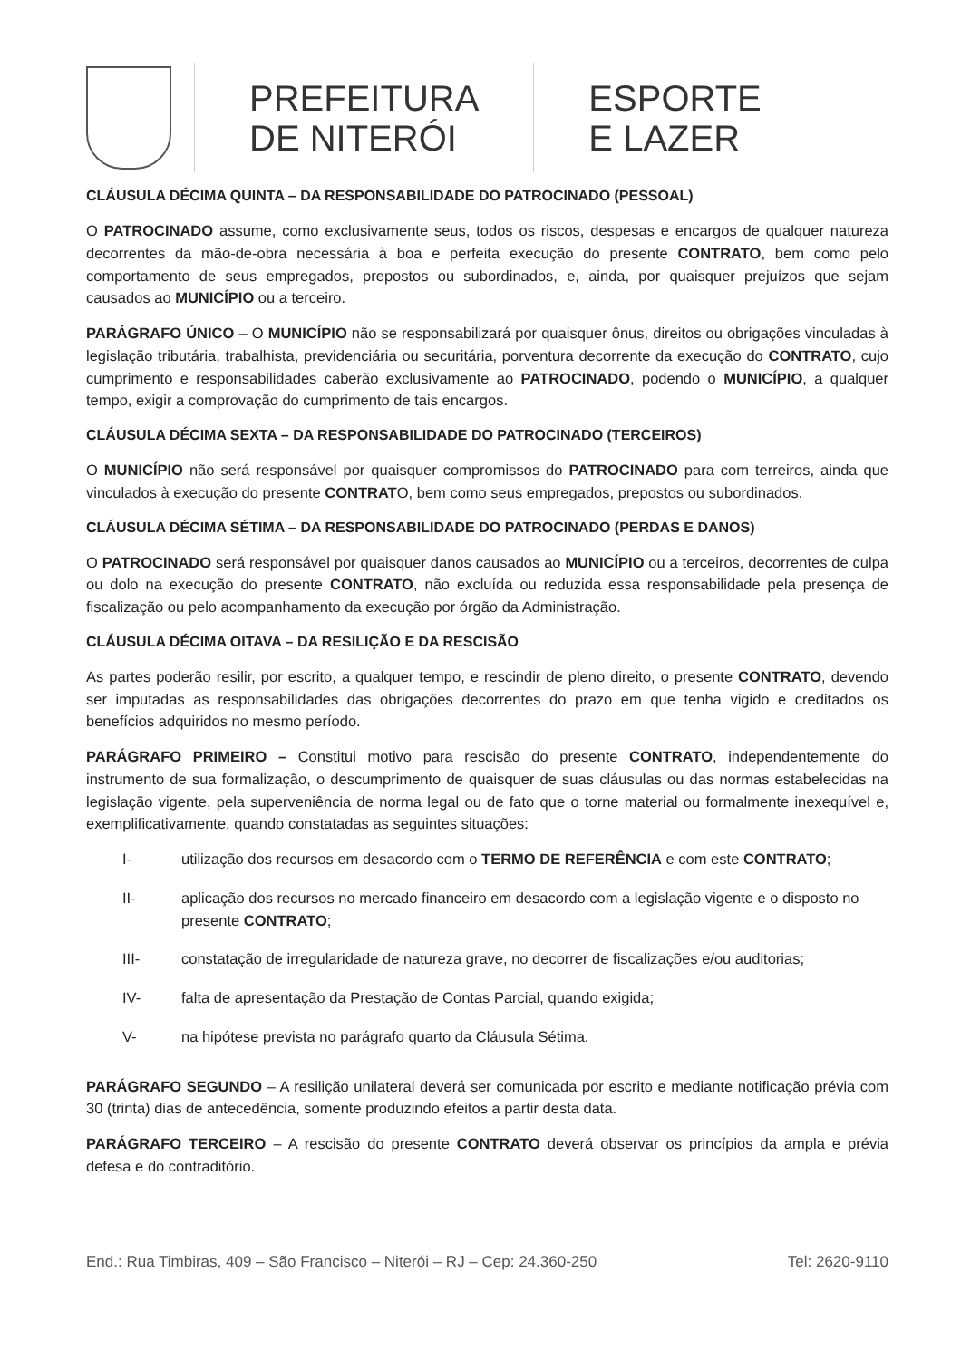PREFEITURA
DE NITERÓI
ESPORTE
E LAZER
CLÁUSULA DÉCIMA QUINTA – DA RESPONSABILIDADE DO PATROCINADO (PESSOAL)
O PATROCINADO assume, como exclusivamente seus, todos os riscos, despesas e encargos de qualquer natureza decorrentes da mão-de-obra necessária à boa e perfeita execução do presente CONTRATO, bem como pelo comportamento de seus empregados, prepostos ou subordinados, e, ainda, por quaisquer prejuízos que sejam causados ao MUNICÍPIO ou a terceiro.
PARÁGRAFO ÚNICO – O MUNICÍPIO não se responsabilizará por quaisquer ônus, direitos ou obrigações vinculadas à legislação tributária, trabalhista, previdenciária ou securitária, porventura decorrente da execução do CONTRATO, cujo cumprimento e responsabilidades caberão exclusivamente ao PATROCINADO, podendo o MUNICÍPIO, a qualquer tempo, exigir a comprovação do cumprimento de tais encargos.
CLÁUSULA DÉCIMA SEXTA – DA RESPONSABILIDADE DO PATROCINADO (TERCEIROS)
O MUNICÍPIO não será responsável por quaisquer compromissos do PATROCINADO para com terreiros, ainda que vinculados à execução do presente CONTRATO, bem como seus empregados, prepostos ou subordinados.
CLÁUSULA DÉCIMA SÉTIMA – DA RESPONSABILIDADE DO PATROCINADO (PERDAS E DANOS)
O PATROCINADO será responsável por quaisquer danos causados ao MUNICÍPIO ou a terceiros, decorrentes de culpa ou dolo na execução do presente CONTRATO, não excluída ou reduzida essa responsabilidade pela presença de fiscalização ou pelo acompanhamento da execução por órgão da Administração.
CLÁUSULA DÉCIMA OITAVA – DA RESILIÇÃO E DA RESCISÃO
As partes poderão resilir, por escrito, a qualquer tempo, e rescindir de pleno direito, o presente CONTRATO, devendo ser imputadas as responsabilidades das obrigações decorrentes do prazo em que tenha vigido e creditados os benefícios adquiridos no mesmo período.
PARÁGRAFO PRIMEIRO – Constitui motivo para rescisão do presente CONTRATO, independentemente do instrumento de sua formalização, o descumprimento de quaisquer de suas cláusulas ou das normas estabelecidas na legislação vigente, pela superveniência de norma legal ou de fato que o torne material ou formalmente inexequível e, exemplificativamente, quando constatadas as seguintes situações:
I- utilização dos recursos em desacordo com o TERMO DE REFERÊNCIA e com este CONTRATO;
II- aplicação dos recursos no mercado financeiro em desacordo com a legislação vigente e o disposto no presente CONTRATO;
III- constatação de irregularidade de natureza grave, no decorrer de fiscalizações e/ou auditorias;
IV- falta de apresentação da Prestação de Contas Parcial, quando exigida;
V- na hipótese prevista no parágrafo quarto da Cláusula Sétima.
PARÁGRAFO SEGUNDO – A resilição unilateral deverá ser comunicada por escrito e mediante notificação prévia com 30 (trinta) dias de antecedência, somente produzindo efeitos a partir desta data.
PARÁGRAFO TERCEIRO – A rescisão do presente CONTRATO deverá observar os princípios da ampla e prévia defesa e do contraditório.
End.: Rua Timbiras, 409 – São Francisco – Niterói – RJ – Cep: 24.360-250 Tel: 2620-9110